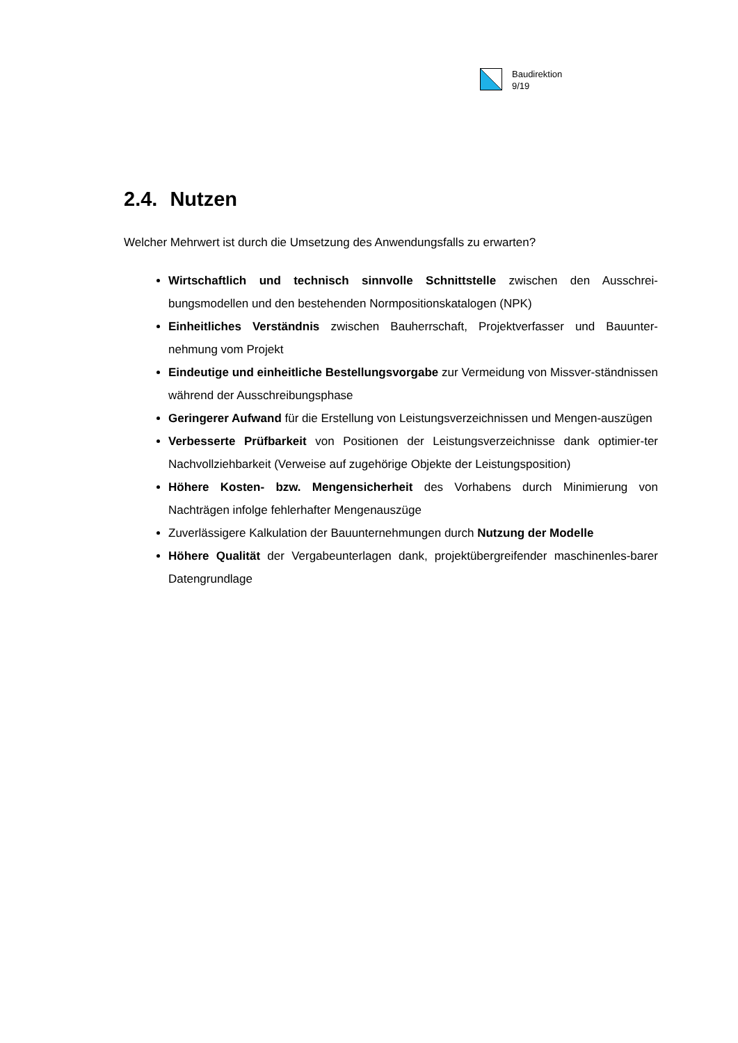Baudirektion
9/19
2.4. Nutzen
Welcher Mehrwert ist durch die Umsetzung des Anwendungsfalls zu erwarten?
Wirtschaftlich und technisch sinnvolle Schnittstelle zwischen den Ausschrei-bungsmodellen und den bestehenden Normpositionskatalogen (NPK)
Einheitliches Verständnis zwischen Bauherrschaft, Projektverfasser und Bauunter-nehmung vom Projekt
Eindeutige und einheitliche Bestellungsvorgabe zur Vermeidung von Missver-ständnissen während der Ausschreibungsphase
Geringerer Aufwand für die Erstellung von Leistungsverzeichnissen und Mengen-auszügen
Verbesserte Prüfbarkeit von Positionen der Leistungsverzeichnisse dank optimier-ter Nachvollziehbarkeit (Verweise auf zugehörige Objekte der Leistungsposition)
Höhere Kosten- bzw. Mengensicherheit des Vorhabens durch Minimierung von Nachträgen infolge fehlerhafter Mengenauszüge
Zuverlässigere Kalkulation der Bauunternehmungen durch Nutzung der Modelle
Höhere Qualität der Vergabeunterlagen dank, projektübergreifender maschinenles-barer Datengrundlage